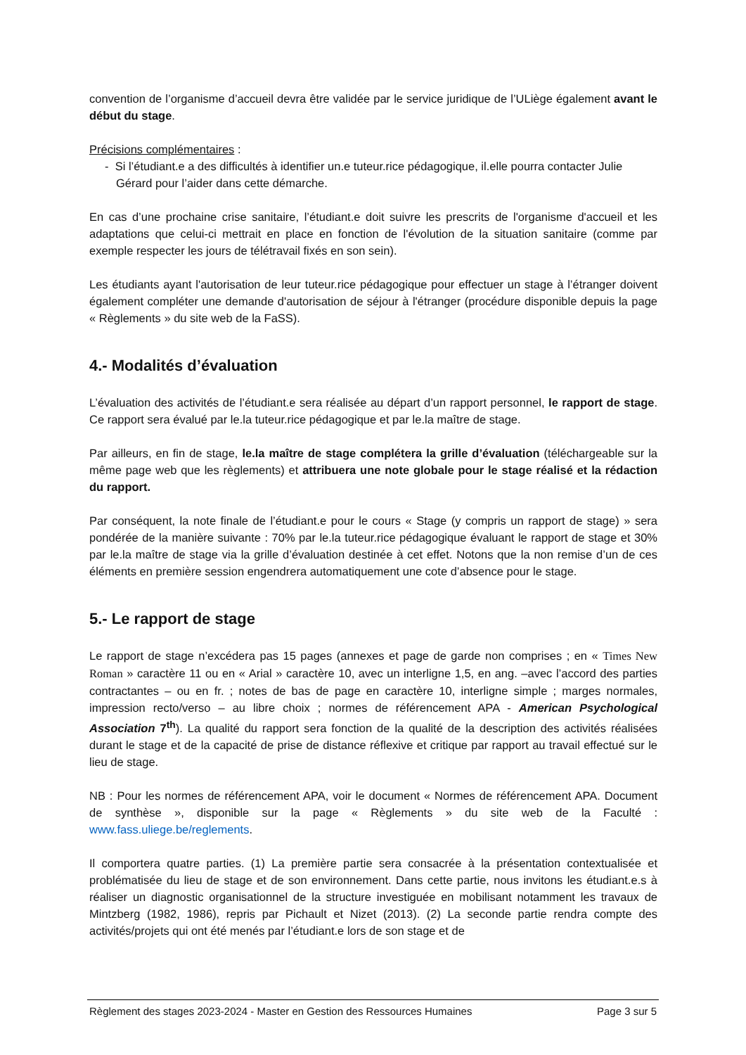convention de l’organisme d’accueil devra être validée par le service juridique de l’ULiège également avant le début du stage.
Précisions complémentaires :
- Si l’étudiant.e a des difficultés à identifier un.e tuteur.rice pédagogique, il.elle pourra contacter Julie Gérard pour l’aider dans cette démarche.
En cas d’une prochaine crise sanitaire, l’étudiant.e doit suivre les prescrits de l'organisme d'accueil et les adaptations que celui-ci mettrait en place en fonction de l'évolution de la situation sanitaire (comme par exemple respecter les jours de télétravail fixés en son sein).
Les étudiants ayant l'autorisation de leur tuteur.rice pédagogique pour effectuer un stage à l’étranger doivent également compléter une demande d'autorisation de séjour à l'étranger (procédure disponible depuis la page « Règlements » du site web de la FaSS).
4.- Modalités d’évaluation
L’évaluation des activités de l’étudiant.e sera réalisée au départ d’un rapport personnel, le rapport de stage. Ce rapport sera évalué par le.la tuteur.rice pédagogique et par le.la maître de stage.
Par ailleurs, en fin de stage, le.la maître de stage complétera la grille d’évaluation (téléchargeable sur la même page web que les règlements) et attribuera une note globale pour le stage réalisé et la rédaction du rapport.
Par conséquent, la note finale de l’étudiant.e pour le cours « Stage (y compris un rapport de stage) » sera pondérée de la manière suivante : 70% par le.la tuteur.rice pédagogique évaluant le rapport de stage et 30% par le.la maître de stage via la grille d’évaluation destinée à cet effet. Notons que la non remise d’un de ces éléments en première session engendrera automatiquement une cote d’absence pour le stage.
5.- Le rapport de stage
Le rapport de stage n’excédera pas 15 pages (annexes et page de garde non comprises ; en « Times New Roman » caractère 11 ou en « Arial » caractère 10, avec un interligne 1,5, en ang. –avec l’accord des parties contractantes – ou en fr. ; notes de bas de page en caractère 10, interligne simple ; marges normales, impression recto/verso – au libre choix ; normes de référencement APA - American Psychological Association 7<sup>th</sup>). La qualité du rapport sera fonction de la qualité de la description des activités réalisées durant le stage et de la capacité de prise de distance réflexive et critique par rapport au travail effectué sur le lieu de stage.
NB : Pour les normes de référencement APA, voir le document « Normes de référencement APA. Document de synthèse », disponible sur la page « Règlements » du site web de la Faculté : www.fass.uliege.be/reglements.
Il comportera quatre parties. (1) La première partie sera consacrée à la présentation contextualisée et problématisée du lieu de stage et de son environnement. Dans cette partie, nous invitons les étudiant.e.s à réaliser un diagnostic organisationnel de la structure investiguée en mobilisant notamment les travaux de Mintzberg (1982, 1986), repris par Pichault et Nizet (2013). (2) La seconde partie rendra compte des activités/projets qui ont été menés par l’étudiant.e lors de son stage et de
Règlement des stages 2023-2024 - Master en Gestion des Ressources Humaines Page 3 sur 5